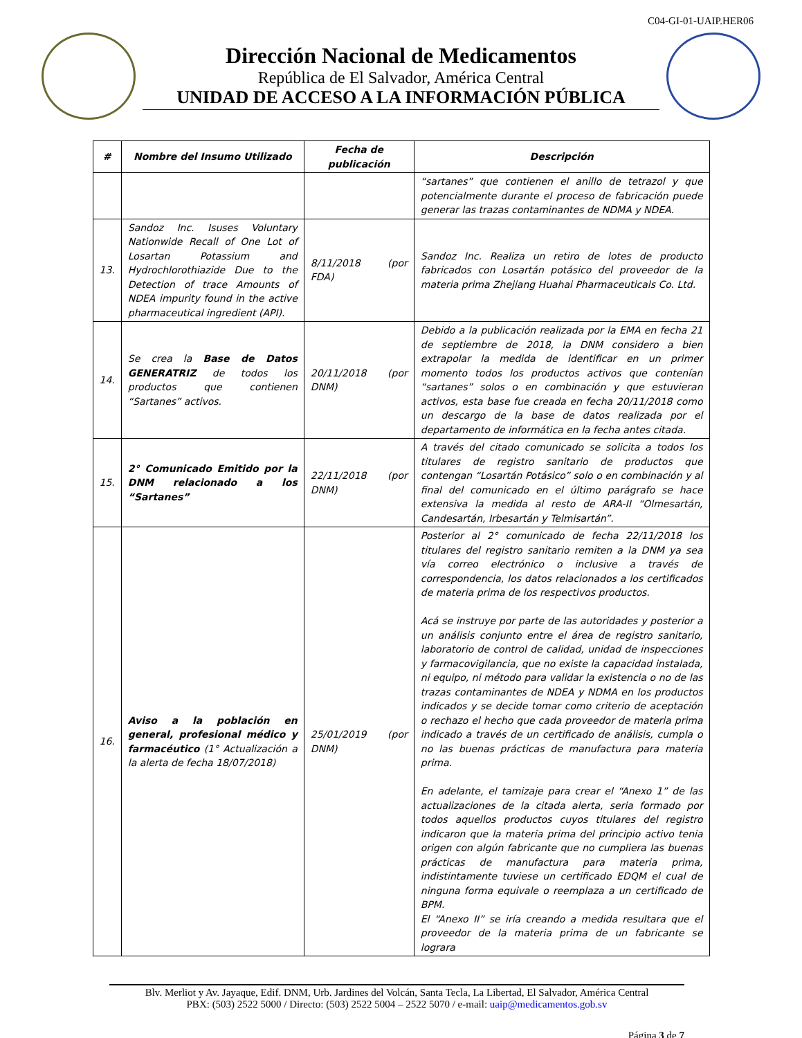C04-GI-01-UAIP.HER06
Dirección Nacional de Medicamentos
República de El Salvador, América Central
UNIDAD DE ACCESO A LA INFORMACIÓN PÚBLICA
| # | Nombre del Insumo Utilizado | Fecha de publicación | Descripción |
| --- | --- | --- | --- |
| | | | “sartanes” que contienen el anillo de tetrazol y que potencialmente durante el proceso de fabricación puede generar las trazas contaminantes de NDMA y NDEA. |
| 13. | Sandoz Inc. Isuses Voluntary Nationwide Recall of One Lot of Losartan Potassium and Hydrochlorothiazide Due to the Detection of trace Amounts of NDEA impurity found in the active pharmaceutical ingredient (API). | 8/11/2018 (por FDA) | Sandoz Inc. Realiza un retiro de lotes de producto fabricados con Losartán potásico del proveedor de la materia prima Zhejiang Huahai Pharmaceuticals Co. Ltd. |
| 14. | Se crea la Base de Datos GENERATRIZ de todos los productos que contienen “Sartanes” activos. | 20/11/2018 (por DNM) | Debido a la publicación realizada por la EMA en fecha 21 de septiembre de 2018, la DNM considero a bien extrapolar la medida de identificar en un primer momento todos los productos activos que contenían “sartanes” solos o en combinación y que estuvieran activos, esta base fue creada en fecha 20/11/2018 como un descargo de la base de datos realizada por el departamento de informática en la fecha antes citada. |
| 15. | 2° Comunicado Emitido por la DNM relacionado a los “Sartanes” | 22/11/2018 (por DNM) | A través del citado comunicado se solicita a todos los titulares de registro sanitario de productos que contengan “Losartán Potásico” solo o en combinación y al final del comunicado en el último parágrafo se hace extensiva la medida al resto de ARA-II “Olmesartán, Candesartán, Irbesartán y Telmisartán”. |
| 16. | Aviso a la población en general, profesional médico y farmacéutico (1° Actualización a la alerta de fecha 18/07/2018) | 25/01/2019 (por DNM) | Posterior al 2° comunicado de fecha 22/11/2018 los titulares del registro sanitario remiten a la DNM ya sea vía correo electrónico o inclusive a través de correspondencia, los datos relacionados a los certificados de materia prima de los respectivos productos. Acá se instruye por parte de las autoridades y posterior a un análisis conjunto entre el área de registro sanitario, laboratorio de control de calidad, unidad de inspecciones y farmacovigilancia, que no existe la capacidad instalada, ni equipo, ni método para validar la existencia o no de las trazas contaminantes de NDEA y NDMA en los productos indicados y se decide tomar como criterio de aceptación o rechazo el hecho que cada proveedor de materia prima indicado a través de un certificado de análisis, cumpla o no las buenas prácticas de manufactura para materia prima. En adelante, el tamizaje para crear el “Anexo 1” de las actualizaciones de la citada alerta, seria formado por todos aquellos productos cuyos titulares del registro indicaron que la materia prima del principio activo tenia origen con algún fabricante que no cumpliera las buenas prácticas de manufactura para materia prima, indistintamente tuviese un certificado EDQM el cual de ninguna forma equivale o reemplaza a un certificado de BPM. El “Anexo II” se iría creando a medida resultara que el proveedor de la materia prima de un fabricante se lograra |
Blv. Merliot y Av. Jayaque, Edif. DNM, Urb. Jardines del Volcán, Santa Tecla, La Libertad, El Salvador, América Central
PBX: (503) 2522 5000 / Directo: (503) 2522 5004 – 2522 5070 / e-mail: uaip@medicamentos.gob.sv
Página 3 de 7